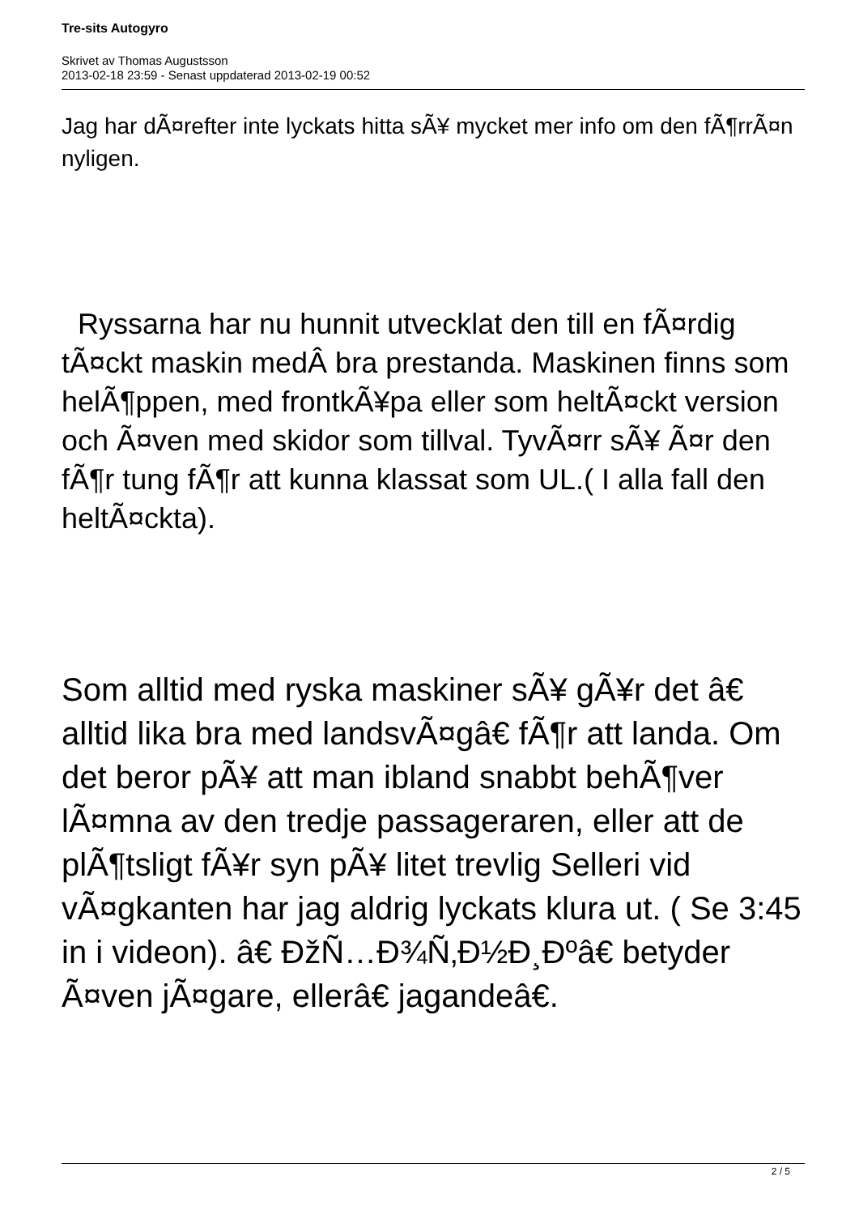Tre-sits Autogyro
Skrivet av Thomas Augustsson
2013-02-18 23:59 - Senast uppdaterad 2013-02-19 00:52
Jag har dÃ¤refter inte lyckats hitta sÃ¥ mycket mer info om den fÃ¶rrÃ¤n nyligen.
Ryssarna har nu hunnit utvecklat den till en fÃ¤rdig tÃ¤ckt maskin medÂ bra prestanda. Maskinen finns som helÃ¶ppen, med frontkÃ¥pa eller som heltÃ¤ckt version och Ã¤ven med skidor som tillval. TyvÃ¤rr sÃ¥ Ã¤r den fÃ¶r tung fÃ¶r att kunna klassat som UL.( I alla fall den heltÃ¤ckta).
Som alltid med ryska maskiner sÃ¥ gÃ¥r det â€ alltid lika bra med landsvÃ¤gâ€ fÃ¶r att landa. Om det beror pÃ¥ att man ibland snabbt behÃ¶ver lÃ¤mna av den tredje passageraren, eller att de plÃ¶tsligt fÃ¥r syn pÃ¥ litet trevlig Selleri vid vÃ¤gkanten har jag aldrig lyckats klura ut. ( Se 3:45 in i videon). â€ ÐžÑ…Ð¾Ñ‚Ð½Ð¸Ðºâ€ betyder Ã¤ven jÃ¤gare, ellerâ€ jagandeâ€.
2 / 5